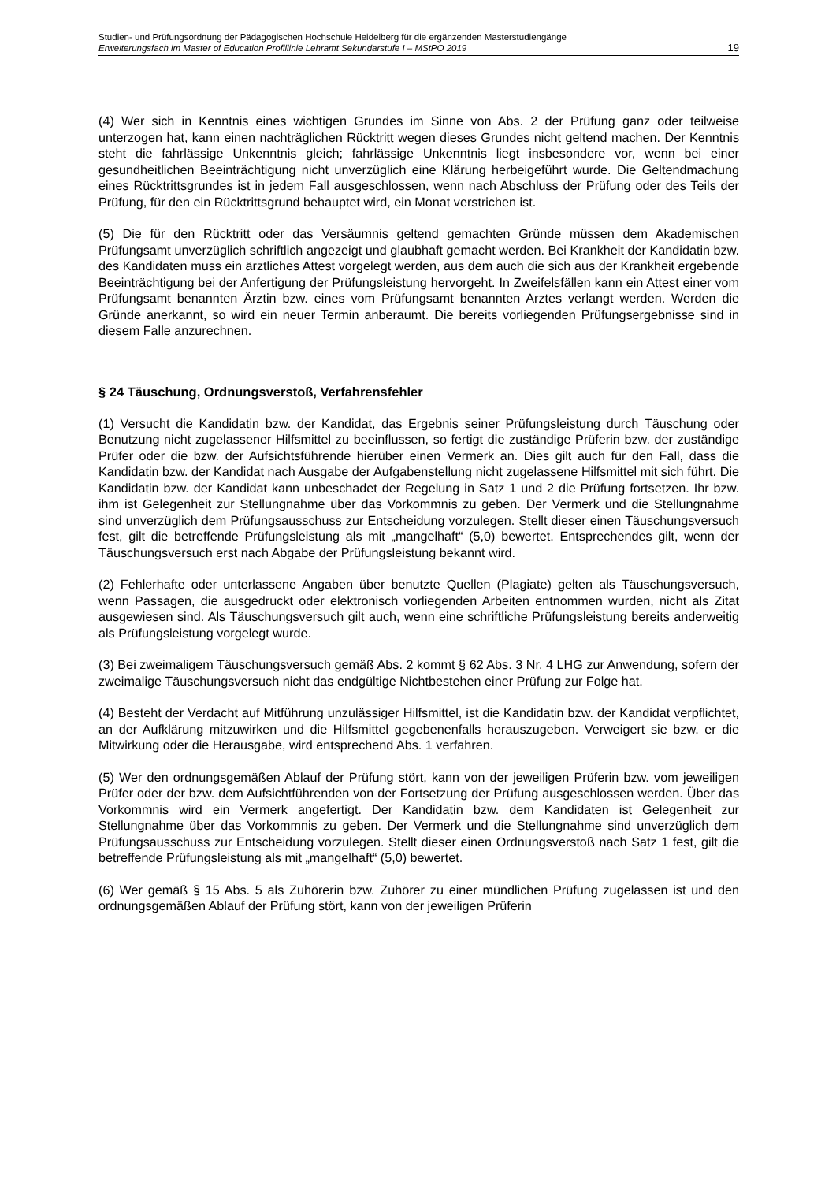Studien- und Prüfungsordnung der Pädagogischen Hochschule Heidelberg für die ergänzenden Masterstudiengänge
Erweiterungsfach im Master of Education Profillinie Lehramt Sekundarstufe I – MStPO 2019 19
(4) Wer sich in Kenntnis eines wichtigen Grundes im Sinne von Abs. 2 der Prüfung ganz oder teilweise unterzogen hat, kann einen nachträglichen Rücktritt wegen dieses Grundes nicht geltend machen. Der Kenntnis steht die fahrlässige Unkenntnis gleich; fahrlässige Unkenntnis liegt insbesondere vor, wenn bei einer gesundheitlichen Beeinträchtigung nicht unverzüglich eine Klärung herbeigeführt wurde. Die Geltendmachung eines Rücktrittsgrundes ist in jedem Fall ausgeschlossen, wenn nach Abschluss der Prüfung oder des Teils der Prüfung, für den ein Rücktrittsgrund behauptet wird, ein Monat verstrichen ist.
(5) Die für den Rücktritt oder das Versäumnis geltend gemachten Gründe müssen dem Akademischen Prüfungsamt unverzüglich schriftlich angezeigt und glaubhaft gemacht werden. Bei Krankheit der Kandidatin bzw. des Kandidaten muss ein ärztliches Attest vorgelegt werden, aus dem auch die sich aus der Krankheit ergebende Beeinträchtigung bei der Anfertigung der Prüfungsleistung hervorgeht. In Zweifelsfällen kann ein Attest einer vom Prüfungsamt benannten Ärztin bzw. eines vom Prüfungsamt benannten Arztes verlangt werden. Werden die Gründe anerkannt, so wird ein neuer Termin anberaumt. Die bereits vorliegenden Prüfungsergebnisse sind in diesem Falle anzurechnen.
§ 24 Täuschung, Ordnungsverstoß, Verfahrensfehler
(1) Versucht die Kandidatin bzw. der Kandidat, das Ergebnis seiner Prüfungsleistung durch Täuschung oder Benutzung nicht zugelassener Hilfsmittel zu beeinflussen, so fertigt die zuständige Prüferin bzw. der zuständige Prüfer oder die bzw. der Aufsichtsführende hierüber einen Vermerk an. Dies gilt auch für den Fall, dass die Kandidatin bzw. der Kandidat nach Ausgabe der Aufgabenstellung nicht zugelassene Hilfsmittel mit sich führt. Die Kandidatin bzw. der Kandidat kann unbeschadet der Regelung in Satz 1 und 2 die Prüfung fortsetzen. Ihr bzw. ihm ist Gelegenheit zur Stellungnahme über das Vorkommnis zu geben. Der Vermerk und die Stellungnahme sind unverzüglich dem Prüfungsausschuss zur Entscheidung vorzulegen. Stellt dieser einen Täuschungsversuch fest, gilt die betreffende Prüfungsleistung als mit „mangelhaft“ (5,0) bewertet. Entsprechendes gilt, wenn der Täuschungsversuch erst nach Abgabe der Prüfungsleistung bekannt wird.
(2) Fehlerhafte oder unterlassene Angaben über benutzte Quellen (Plagiate) gelten als Täuschungsversuch, wenn Passagen, die ausgedruckt oder elektronisch vorliegenden Arbeiten entnommen wurden, nicht als Zitat ausgewiesen sind. Als Täuschungsversuch gilt auch, wenn eine schriftliche Prüfungsleistung bereits anderweitig als Prüfungsleistung vorgelegt wurde.
(3) Bei zweimaligem Täuschungsversuch gemäß Abs. 2 kommt § 62 Abs. 3 Nr. 4 LHG zur Anwendung, sofern der zweimalige Täuschungsversuch nicht das endgültige Nichtbestehen einer Prüfung zur Folge hat.
(4) Besteht der Verdacht auf Mitführung unzulässiger Hilfsmittel, ist die Kandidatin bzw. der Kandidat verpflichtet, an der Aufklärung mitzuwirken und die Hilfsmittel gegebenenfalls herauszugeben. Verweigert sie bzw. er die Mitwirkung oder die Herausgabe, wird entsprechend Abs. 1 verfahren.
(5) Wer den ordnungsgemäßen Ablauf der Prüfung stört, kann von der jeweiligen Prüferin bzw. vom jeweiligen Prüfer oder der bzw. dem Aufsichtführenden von der Fortsetzung der Prüfung ausgeschlossen werden. Über das Vorkommnis wird ein Vermerk angefertigt. Der Kandidatin bzw. dem Kandidaten ist Gelegenheit zur Stellungnahme über das Vorkommnis zu geben. Der Vermerk und die Stellungnahme sind unverzüglich dem Prüfungsausschuss zur Entscheidung vorzulegen. Stellt dieser einen Ordnungsverstoß nach Satz 1 fest, gilt die betreffende Prüfungsleistung als mit „mangelhaft“ (5,0) bewertet.
(6) Wer gemäß § 15 Abs. 5 als Zuhörerin bzw. Zuhörer zu einer mündlichen Prüfung zugelassen ist und den ordnungsgemäßen Ablauf der Prüfung stört, kann von der jeweiligen Prüferin